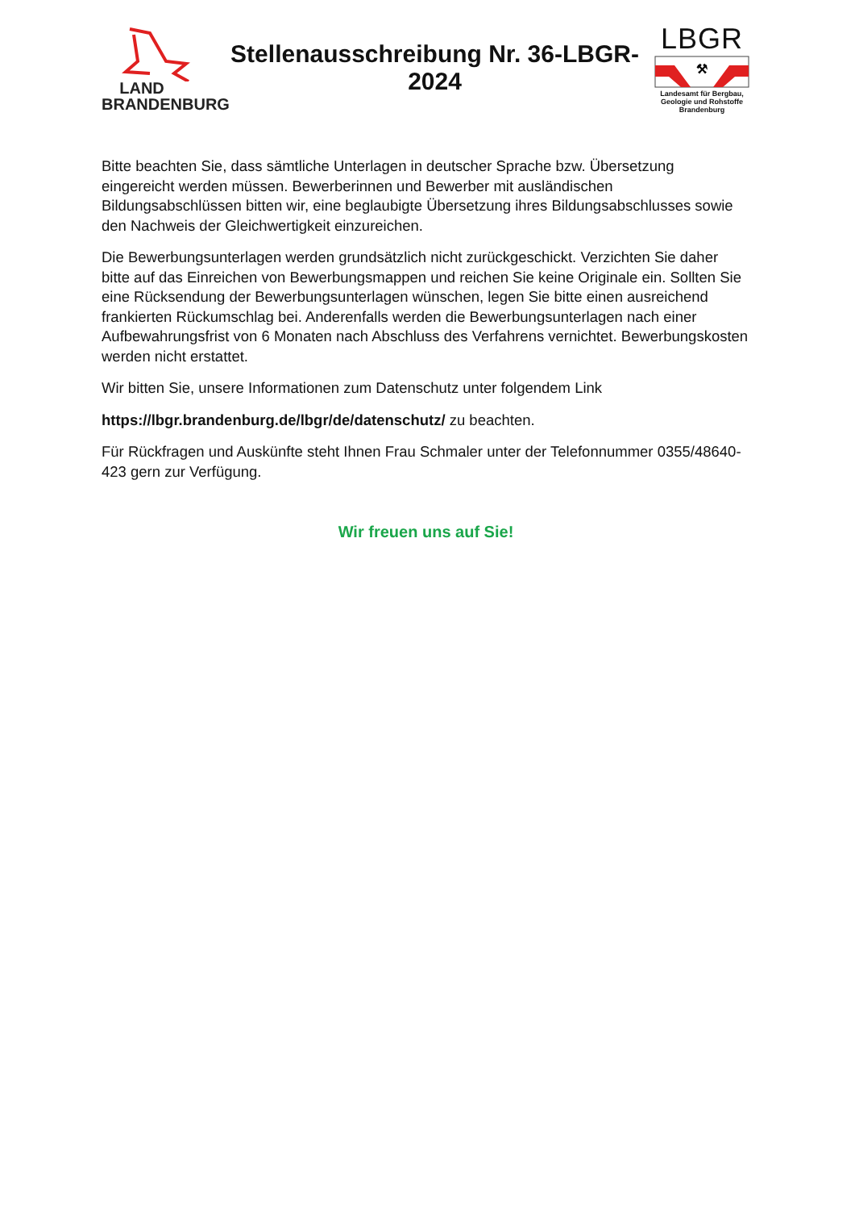LAND
BRANDENBURG
Stellenausschreibung Nr. 36-LBGR-2024
LBGR
⚒
Landesamt für Bergbau,
Geologie und Rohstoffe
Brandenburg
Bitte beachten Sie, dass sämtliche Unterlagen in deutscher Sprache bzw. Übersetzung eingereicht werden müssen. Bewerberinnen und Bewerber mit ausländischen Bildungsabschlüssen bitten wir, eine beglaubigte Übersetzung ihres Bildungsabschlusses sowie den Nachweis der Gleichwertigkeit einzureichen.
Die Bewerbungsunterlagen werden grundsätzlich nicht zurückgeschickt. Verzichten Sie daher bitte auf das Einreichen von Bewerbungsmappen und reichen Sie keine Originale ein. Sollten Sie eine Rücksendung der Bewerbungsunterlagen wünschen, legen Sie bitte einen ausreichend frankierten Rückumschlag bei. Anderenfalls werden die Bewerbungsunterlagen nach einer Aufbewahrungsfrist von 6 Monaten nach Abschluss des Verfahrens vernichtet. Bewerbungskosten werden nicht erstattet.
Wir bitten Sie, unsere Informationen zum Datenschutz unter folgendem Link
https://lbgr.brandenburg.de/lbgr/de/datenschutz/ zu beachten.
Für Rückfragen und Auskünfte steht Ihnen Frau Schmaler unter der Telefonnummer 0355/48640-423 gern zur Verfügung.
Wir freuen uns auf Sie!